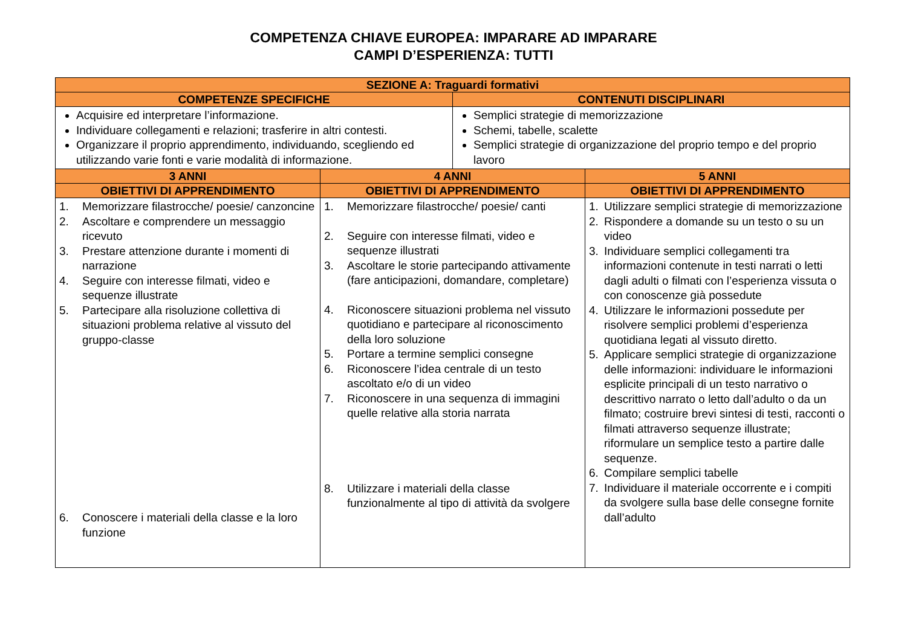COMPETENZA CHIAVE EUROPEA: IMPARARE AD IMPARARE
CAMPI D’ESPERIENZA: TUTTI
| SEZIONE A: Traguardi formativi | | | |
| --- | --- | --- | --- |
| COMPETENZE SPECIFICHE | | CONTENUTI DISCIPLINARI | |
| Acquisire ed interpretare l’informazione. Individuare collegamenti e relazioni; trasferire in altri contesti. Organizzare il proprio apprendimento, individuando, scegliendo ed utilizzando varie fonti e varie modalità di informazione. | | Semplici strategie di memorizzazione Schemi, tabelle, scalette Semplici strategie di organizzazione del proprio tempo e del proprio lavoro | |
| 3 ANNI | 4 ANNI | | 5 ANNI |
| OBIETTIVI DI APPRENDIMENTO | OBIETTIVI DI APPRENDIMENTO | | OBIETTIVI DI APPRENDIMENTO |
| 1. Memorizzare filastrocche/ poesie/ canzoncine 2. Ascoltare e comprendere un messaggio ricevuto 3. Prestare attenzione durante i momenti di narrazione 4. Seguire con interesse filmati, video e sequenze illustrate 5. Partecipare alla risoluzione collettiva di situazioni problema relative al vissuto del gruppo-classe 6. Conoscere i materiali della classe e la loro funzione | 1. Memorizzare filastrocche/ poesie/ canti 2. Seguire con interesse filmati, video e sequenze illustrati 3. Ascoltare le storie partecipando attivamente (fare anticipazioni, domandare, completare) 4. Riconoscere situazioni problema nel vissuto quotidiano e partecipare al riconoscimento della loro soluzione 5. Portare a termine semplici consegne 6. Riconoscere l’idea centrale di un testo ascoltato e/o di un video 7. Riconoscere in una sequenza di immagini quelle relative alla storia narrata 8. Utilizzare i materiali della classe funzionalmente al tipo di attività da svolgere | | 1. Utilizzare semplici strategie di memorizzazione 2. Rispondere a domande su un testo o su un video 3. Individuare semplici collegamenti tra informazioni contenute in testi narrati o letti dagli adulti o filmati con l’esperienza vissuta o con conoscenze già possedute 4. Utilizzare le informazioni possedute per risolvere semplici problemi d’esperienza quotidiana legati al vissuto diretto. 5. Applicare semplici strategie di organizzazione delle informazioni: individuare le informazioni esplicite principali di un testo narrativo o descrittivo narrato o letto dall’adulto o da un filmato; costruire brevi sintesi di testi, racconti o filmati attraverso sequenze illustrate; riformulare un semplice testo a partire dalle sequenze. 6. Compilare semplici tabelle 7. Individuare il materiale occorrente e i compiti da svolgere sulla base delle consegne fornite dall’adulto |